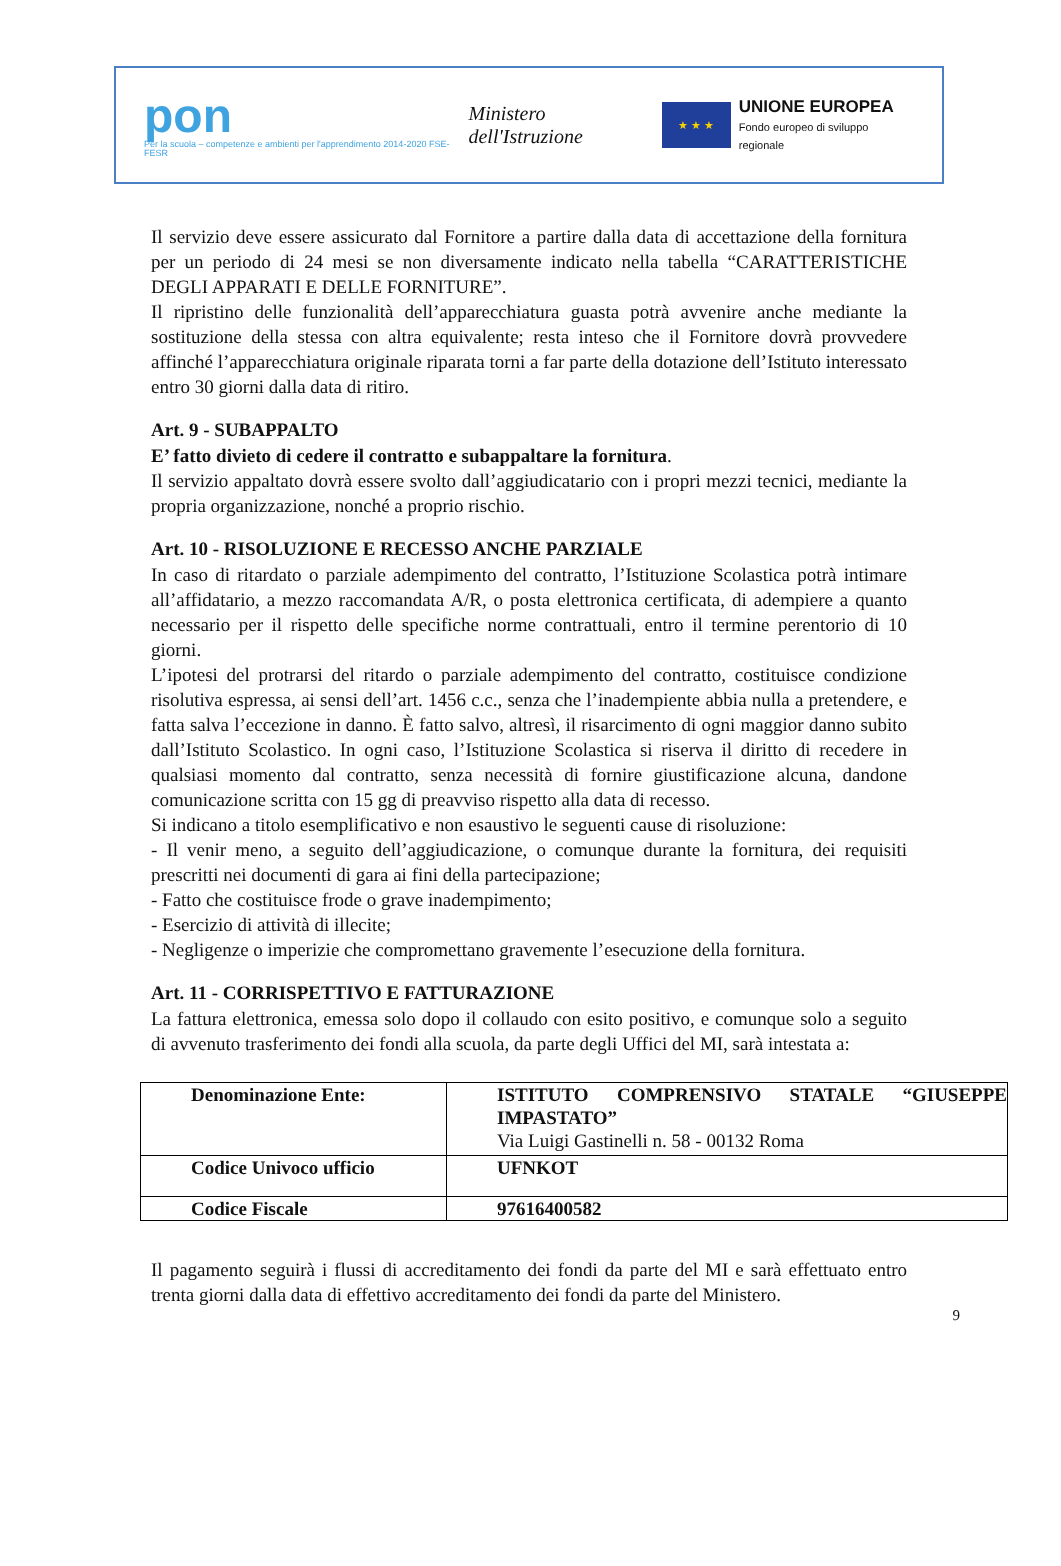pon
Per la scuola – competenze e ambienti per l'apprendimento 2014-2020 FSE-FESR
Ministero dell'Istruzione
★ ★ ★
UNIONE EUROPEA
Fondo europeo di sviluppo regionale
Il servizio deve essere assicurato dal Fornitore a partire dalla data di accettazione della fornitura per un periodo di 24 mesi se non diversamente indicato nella tabella “CARATTERISTICHE DEGLI APPARATI E DELLE FORNITURE”.
Il ripristino delle funzionalità dell’apparecchiatura guasta potrà avvenire anche mediante la sostituzione della stessa con altra equivalente; resta inteso che il Fornitore dovrà provvedere affinché l’apparecchiatura originale riparata torni a far parte della dotazione dell’Istituto interessato entro 30 giorni dalla data di ritiro.
Art. 9 - SUBAPPALTO
E’ fatto divieto di cedere il contratto e subappaltare la fornitura.
Il servizio appaltato dovrà essere svolto dall’aggiudicatario con i propri mezzi tecnici, mediante la propria organizzazione, nonché a proprio rischio.
Art. 10 - RISOLUZIONE E RECESSO ANCHE PARZIALE
In caso di ritardato o parziale adempimento del contratto, l’Istituzione Scolastica potrà intimare all’affidatario, a mezzo raccomandata A/R, o posta elettronica certificata, di adempiere a quanto necessario per il rispetto delle specifiche norme contrattuali, entro il termine perentorio di 10 giorni.
L’ipotesi del protrarsi del ritardo o parziale adempimento del contratto, costituisce condizione risolutiva espressa, ai sensi dell’art. 1456 c.c., senza che l’inadempiente abbia nulla a pretendere, e fatta salva l’eccezione in danno. È fatto salvo, altresì, il risarcimento di ogni maggior danno subito dall’Istituto Scolastico. In ogni caso, l’Istituzione Scolastica si riserva il diritto di recedere in qualsiasi momento dal contratto, senza necessità di fornire giustificazione alcuna, dandone comunicazione scritta con 15 gg di preavviso rispetto alla data di recesso.
Si indicano a titolo esemplificativo e non esaustivo le seguenti cause di risoluzione:
- Il venir meno, a seguito dell’aggiudicazione, o comunque durante la fornitura, dei requisiti prescritti nei documenti di gara ai fini della partecipazione;
- Fatto che costituisce frode o grave inadempimento;
- Esercizio di attività di illecite;
- Negligenze o imperizie che compromettano gravemente l’esecuzione della fornitura.
Art. 11 - CORRISPETTIVO E FATTURAZIONE
La fattura elettronica, emessa solo dopo il collaudo con esito positivo, e comunque solo a seguito di avvenuto trasferimento dei fondi alla scuola, da parte degli Uffici del MI, sarà intestata a:
| Denominazione Ente: | ISTITUTO COMPRENSIVO STATALE “GIUSEPPE IMPASTATO” Via Luigi Gastinelli n. 58 - 00132 Roma |
| Codice Univoco ufficio | UFNKOT |
| Codice Fiscale | 97616400582 |
Il pagamento seguirà i flussi di accreditamento dei fondi da parte del MI e sarà effettuato entro trenta giorni dalla data di effettivo accreditamento dei fondi da parte del Ministero.
9